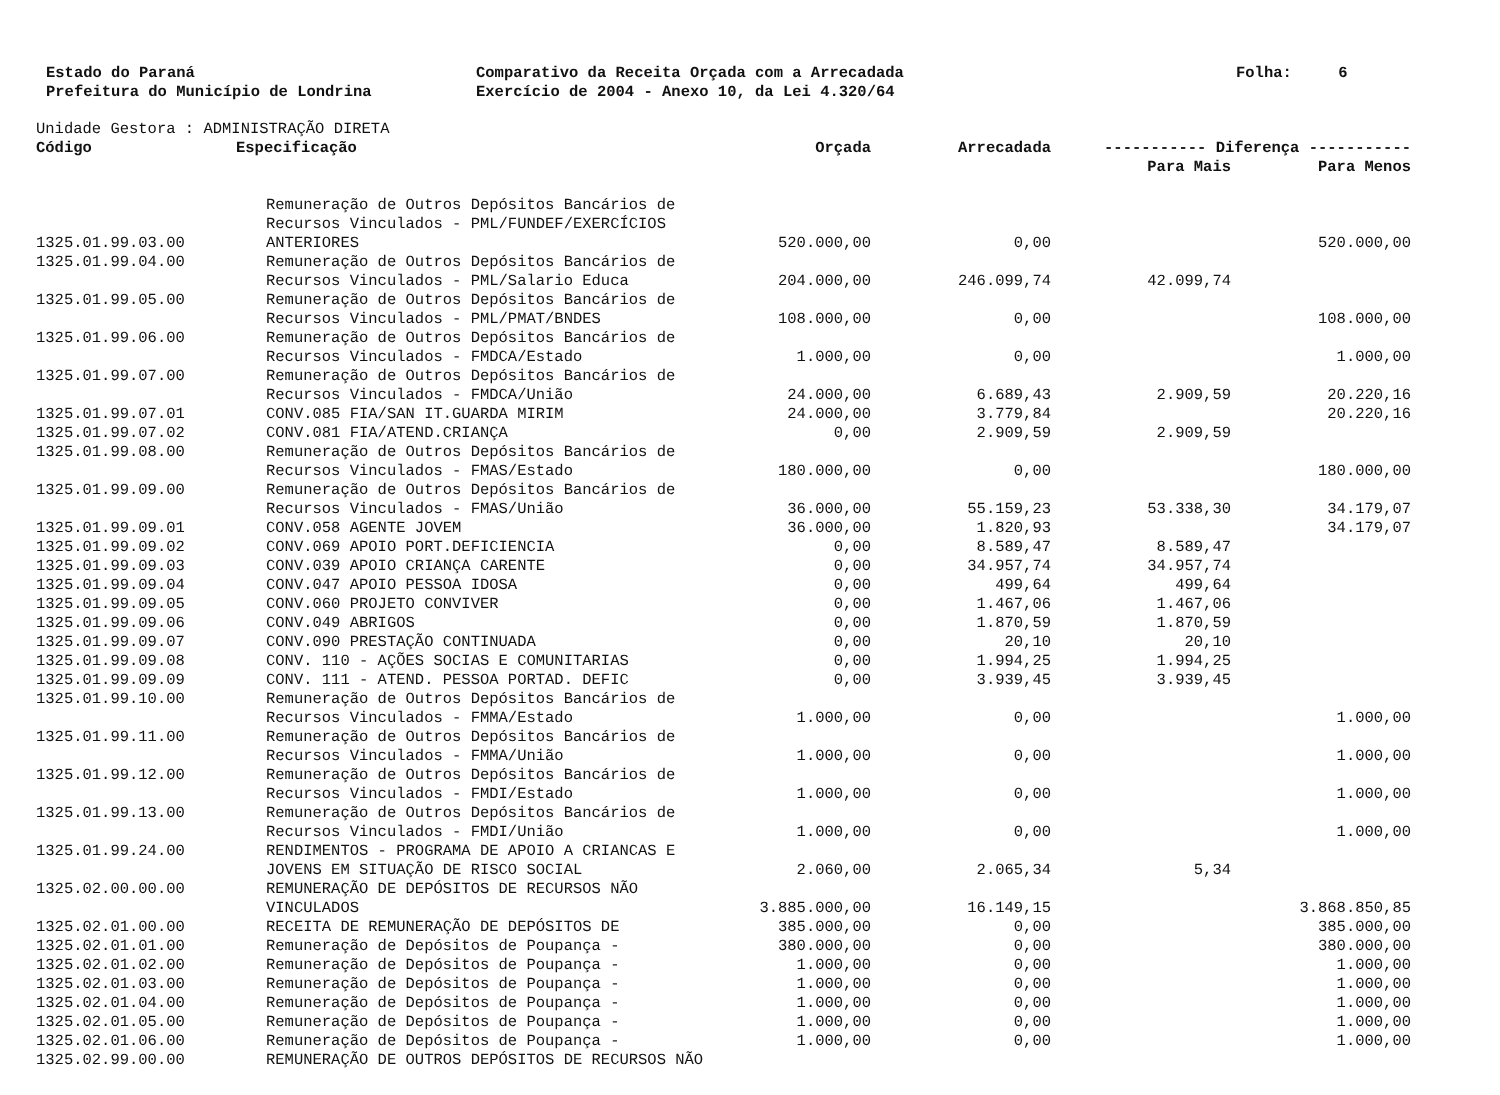Estado do Paraná Prefeitura do Município de Londrina
Comparativo da Receita Orçada com a Arrecadada Exercício de 2004 - Anexo 10, da Lei 4.320/64
Folha: 6
Unidade Gestora : ADMINISTRAÇÃO DIRETA
| Código | Especificação | Orçada | Arrecadada | ----------- Diferença ----------- | |
| --- | --- | --- | --- | --- | --- |
| | | | | Para Mais | Para Menos |
| 1325.01.99.03.00 | Remuneração de Outros Depósitos Bancários de Recursos Vinculados - PML/FUNDEF/EXERCÍCIOS ANTERIORES | 520.000,00 | 0,00 | | 520.000,00 |
| 1325.01.99.04.00 | Remuneração de Outros Depósitos Bancários de Recursos Vinculados - PML/Salario Educa | 204.000,00 | 246.099,74 | 42.099,74 | |
| 1325.01.99.05.00 | Remuneração de Outros Depósitos Bancários de Recursos Vinculados - PML/PMAT/BNDES | 108.000,00 | 0,00 | | 108.000,00 |
| 1325.01.99.06.00 | Remuneração de Outros Depósitos Bancários de Recursos Vinculados - FMDCA/Estado | 1.000,00 | 0,00 | | 1.000,00 |
| 1325.01.99.07.00 | Remuneração de Outros Depósitos Bancários de Recursos Vinculados - FMDCA/União | 24.000,00 | 6.689,43 | 2.909,59 | 20.220,16 |
| 1325.01.99.07.01 | CONV.085 FIA/SAN IT.GUARDA MIRIM | 24.000,00 | 3.779,84 | | 20.220,16 |
| 1325.01.99.07.02 | CONV.081 FIA/ATEND.CRIANÇA | 0,00 | 2.909,59 | 2.909,59 | |
| 1325.01.99.08.00 | Remuneração de Outros Depósitos Bancários de Recursos Vinculados - FMAS/Estado | 180.000,00 | 0,00 | | 180.000,00 |
| 1325.01.99.09.00 | Remuneração de Outros Depósitos Bancários de Recursos Vinculados - FMAS/União | 36.000,00 | 55.159,23 | 53.338,30 | 34.179,07 |
| 1325.01.99.09.01 | CONV.058 AGENTE JOVEM | 36.000,00 | 1.820,93 | | 34.179,07 |
| 1325.01.99.09.02 | CONV.069 APOIO PORT.DEFICIENCIA | 0,00 | 8.589,47 | 8.589,47 | |
| 1325.01.99.09.03 | CONV.039 APOIO CRIANÇA CARENTE | 0,00 | 34.957,74 | 34.957,74 | |
| 1325.01.99.09.04 | CONV.047 APOIO PESSOA IDOSA | 0,00 | 499,64 | 499,64 | |
| 1325.01.99.09.05 | CONV.060 PROJETO CONVIVER | 0,00 | 1.467,06 | 1.467,06 | |
| 1325.01.99.09.06 | CONV.049 ABRIGOS | 0,00 | 1.870,59 | 1.870,59 | |
| 1325.01.99.09.07 | CONV.090 PRESTAÇÃO CONTINUADA | 0,00 | 20,10 | 20,10 | |
| 1325.01.99.09.08 | CONV. 110 - AÇÕES SOCIAS E COMUNITARIAS | 0,00 | 1.994,25 | 1.994,25 | |
| 1325.01.99.09.09 | CONV. 111 - ATEND. PESSOA PORTAD. DEFIC | 0,00 | 3.939,45 | 3.939,45 | |
| 1325.01.99.10.00 | Remuneração de Outros Depósitos Bancários de Recursos Vinculados - FMMA/Estado | 1.000,00 | 0,00 | | 1.000,00 |
| 1325.01.99.11.00 | Remuneração de Outros Depósitos Bancários de Recursos Vinculados - FMMA/União | 1.000,00 | 0,00 | | 1.000,00 |
| 1325.01.99.12.00 | Remuneração de Outros Depósitos Bancários de Recursos Vinculados - FMDI/Estado | 1.000,00 | 0,00 | | 1.000,00 |
| 1325.01.99.13.00 | Remuneração de Outros Depósitos Bancários de Recursos Vinculados - FMDI/União | 1.000,00 | 0,00 | | 1.000,00 |
| 1325.01.99.24.00 | RENDIMENTOS - PROGRAMA DE APOIO A CRIANCAS E JOVENS EM SITUAÇÃO DE RISCO SOCIAL | 2.060,00 | 2.065,34 | 5,34 | |
| 1325.02.00.00.00 | REMUNERAÇÃO DE DEPÓSITOS DE RECURSOS NÃO VINCULADOS | 3.885.000,00 | 16.149,15 | | 3.868.850,85 |
| 1325.02.01.00.00 | RECEITA DE REMUNERAÇÃO DE DEPÓSITOS DE | 385.000,00 | 0,00 | | 385.000,00 |
| 1325.02.01.01.00 | Remuneração de Depósitos de Poupança - | 380.000,00 | 0,00 | | 380.000,00 |
| 1325.02.01.02.00 | Remuneração de Depósitos de Poupança - | 1.000,00 | 0,00 | | 1.000,00 |
| 1325.02.01.03.00 | Remuneração de Depósitos de Poupança - | 1.000,00 | 0,00 | | 1.000,00 |
| 1325.02.01.04.00 | Remuneração de Depósitos de Poupança - | 1.000,00 | 0,00 | | 1.000,00 |
| 1325.02.01.05.00 | Remuneração de Depósitos de Poupança - | 1.000,00 | 0,00 | | 1.000,00 |
| 1325.02.01.06.00 | Remuneração de Depósitos de Poupança - | 1.000,00 | 0,00 | | 1.000,00 |
| 1325.02.99.00.00 | REMUNERAÇÃO DE OUTROS DEPÓSITOS DE RECURSOS NÃO | | | | |